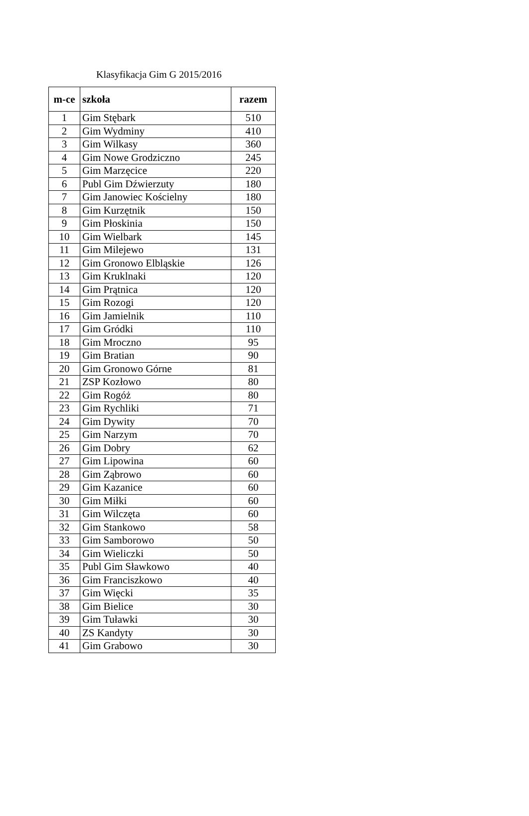Klasyfikacja Gim G 2015/2016
| m-ce | szkoła | razem |
| --- | --- | --- |
| 1 | Gim Stębark | 510 |
| 2 | Gim Wydminy | 410 |
| 3 | Gim Wilkasy | 360 |
| 4 | Gim Nowe Grodziczno | 245 |
| 5 | Gim Marzęcice | 220 |
| 6 | Publ Gim Dźwierzuty | 180 |
| 7 | Gim Janowiec Kościelny | 180 |
| 8 | Gim Kurzętnik | 150 |
| 9 | Gim Płoskinia | 150 |
| 10 | Gim Wielbark | 145 |
| 11 | Gim Milejewo | 131 |
| 12 | Gim Gronowo Elbląskie | 126 |
| 13 | Gim Kruklnaki | 120 |
| 14 | Gim Prątnica | 120 |
| 15 | Gim Rozogi | 120 |
| 16 | Gim Jamielnik | 110 |
| 17 | Gim Gródki | 110 |
| 18 | Gim Mroczno | 95 |
| 19 | Gim Bratian | 90 |
| 20 | Gim Gronowo Górne | 81 |
| 21 | ZSP Kozłowo | 80 |
| 22 | Gim Rogóż | 80 |
| 23 | Gim Rychliki | 71 |
| 24 | Gim Dywity | 70 |
| 25 | Gim Narzym | 70 |
| 26 | Gim Dobry | 62 |
| 27 | Gim Lipowina | 60 |
| 28 | Gim Ząbrowo | 60 |
| 29 | Gim Kazanice | 60 |
| 30 | Gim Miłki | 60 |
| 31 | Gim Wilczęta | 60 |
| 32 | Gim Stankowo | 58 |
| 33 | Gim Samborowo | 50 |
| 34 | Gim Wieliczki | 50 |
| 35 | Publ Gim Sławkowo | 40 |
| 36 | Gim Franciszkowo | 40 |
| 37 | Gim Więcki | 35 |
| 38 | Gim Bielice | 30 |
| 39 | Gim Tuławki | 30 |
| 40 | ZS Kandyty | 30 |
| 41 | Gim Grabowo | 30 |